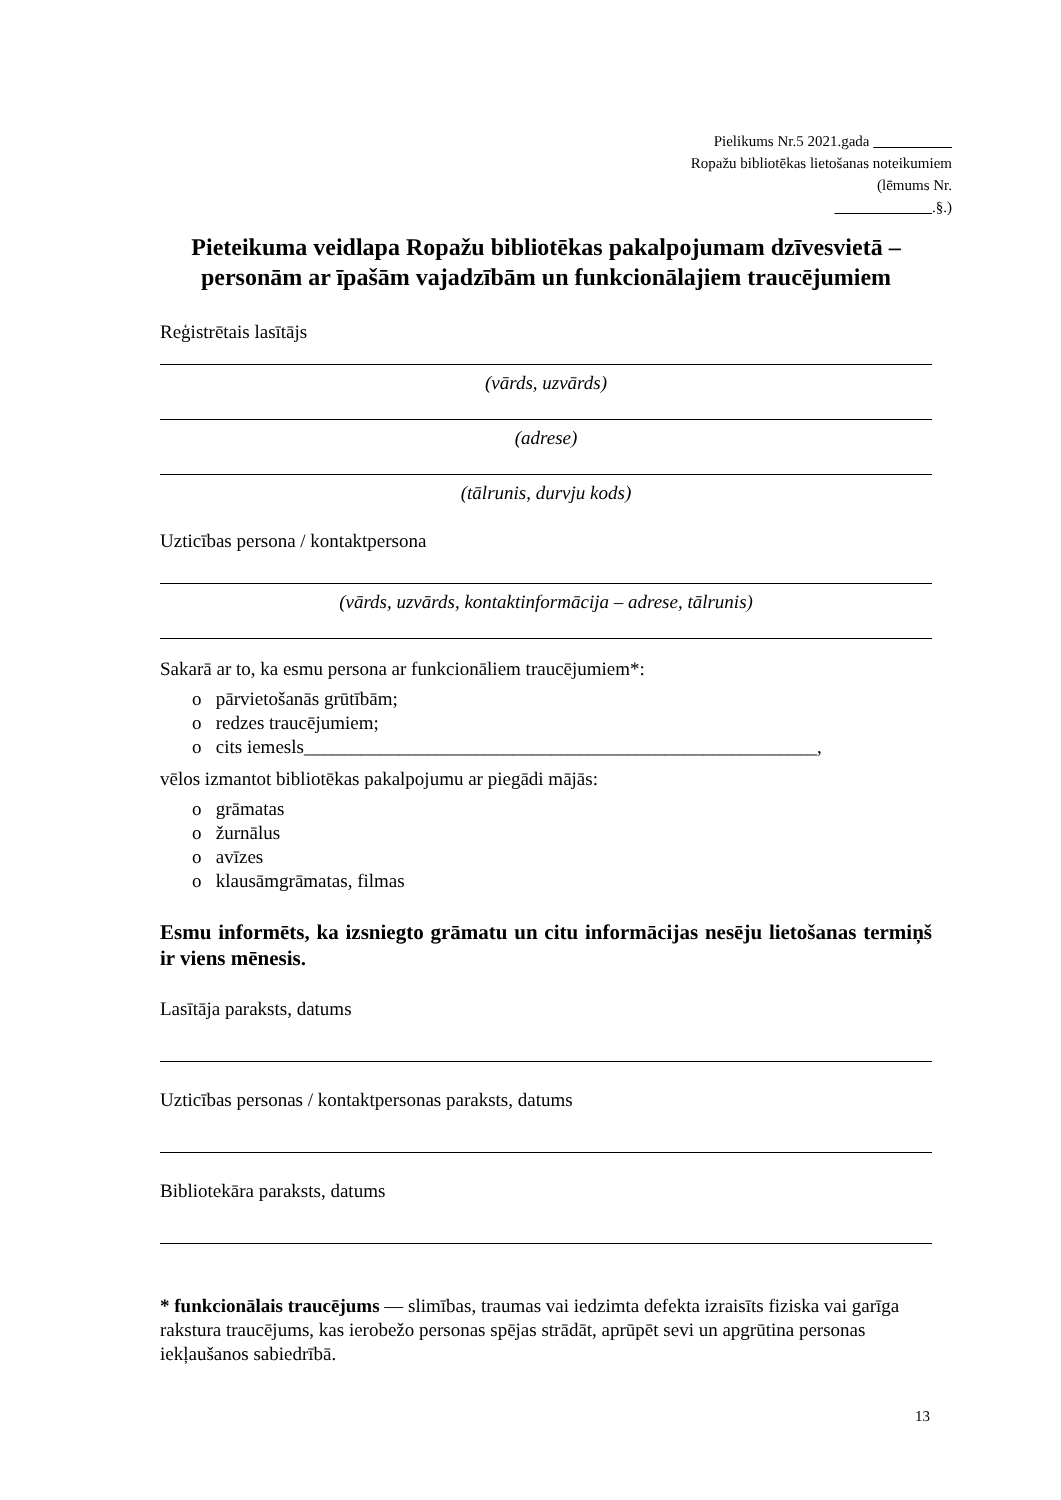Pielikums Nr.5 2021.gada
Ropažu bibliotēkas lietošanas noteikumiem
(lēmums Nr.
.§.)
Pieteikuma veidlapa Ropažu bibliotēkas pakalpojumam dzīvesvietā – personām ar īpašām vajadzībām un funkcionālajiem traucējumiem
Reģistrētais lasītājs
(vārds, uzvārds)
(adrese)
(tālrunis, durvju kods)
Uzticības persona / kontaktpersona
(vārds, uzvārds, kontaktinformācija – adrese, tālrunis)
Sakarā ar to, ka esmu persona ar funkcionāliem traucējumiem*:
o pārvietošanās grūtībām;
o redzes traucējumiem;
o cits iemesls______________________________________________________,
vēlos izmantot bibliotēkas pakalpojumu ar piegādi mājās:
o grāmatas
o žurnālus
o avīzes
o klausāmgrāmatas, filmas
Esmu informēts, ka izsniegto grāmatu un citu informācijas nesēju lietošanas termiņš ir viens mēnesis.
Lasītāja paraksts, datums
Uzticības personas / kontaktpersonas paraksts, datums
Bibliotekāra paraksts, datums
* funkcionālais traucējums — slimības, traumas vai iedzimta defekta izraisīts fiziska vai garīga rakstura traucējums, kas ierobežo personas spējas strādāt, aprūpēt sevi un apgrūtina personas iekļaušanos sabiedrībā.
13